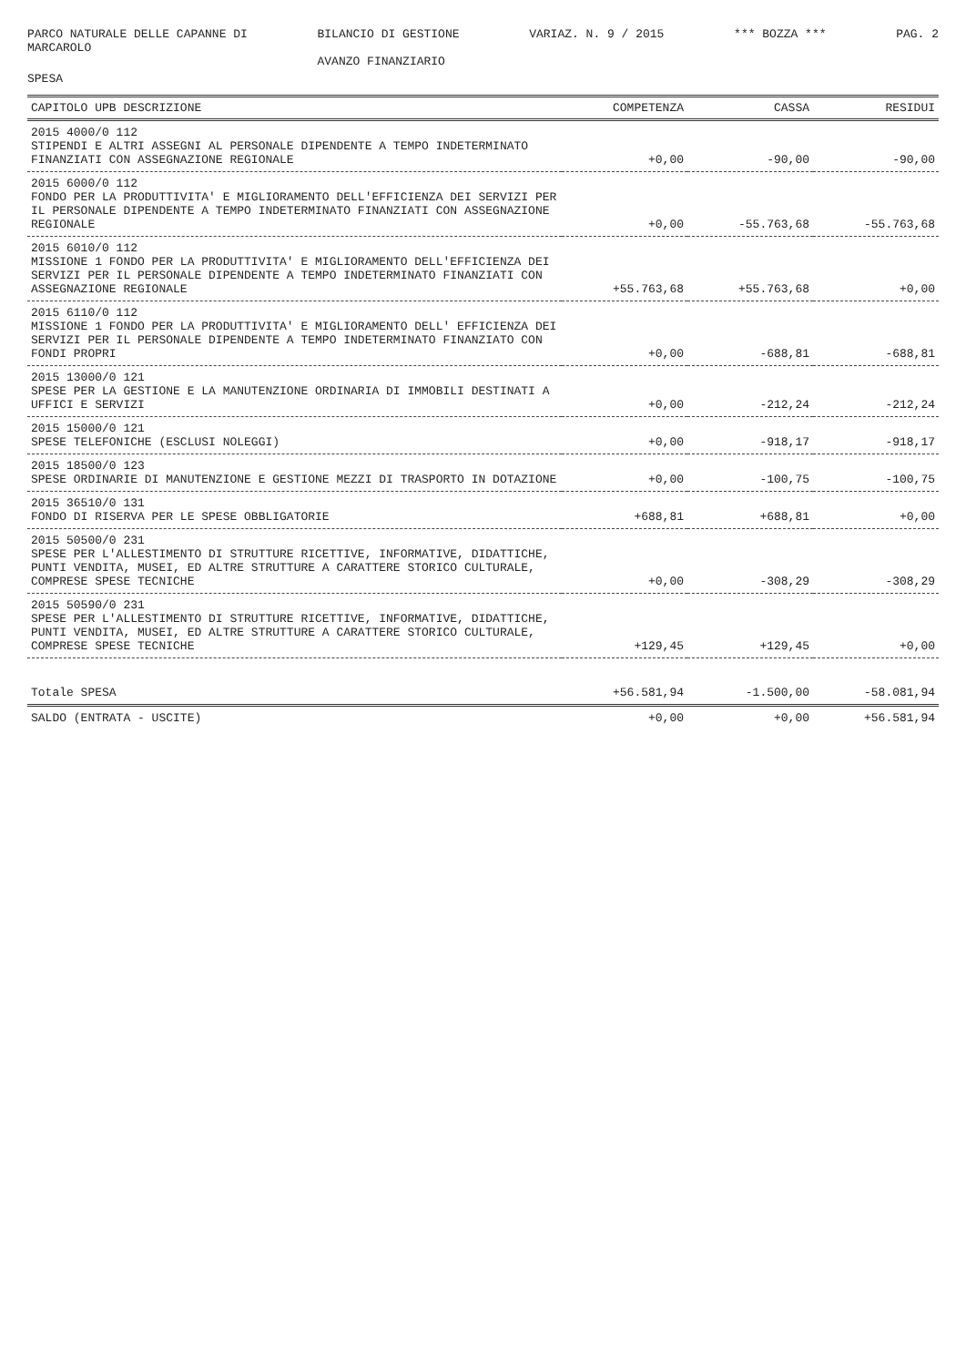PARCO NATURALE DELLE CAPANNE DI MARCAROLO
BILANCIO DI GESTIONE AVANZO FINANZIARIO
VARIAZ. N. 9 / 2015
*** BOZZA ***
PAG. 2
SPESA
| CAPITOLO UPB DESCRIZIONE | COMPETENZA | CASSA | RESIDUI |
| --- | --- | --- | --- |
| 2015 4000/0 112 STIPENDI E ALTRI ASSEGNI AL PERSONALE DIPENDENTE A TEMPO INDETERMINATO FINANZIATI CON ASSEGNAZIONE REGIONALE | +0,00 | -90,00 | -90,00 |
| 2015 6000/0 112 FONDO PER LA PRODUTTIVITA' E MIGLIORAMENTO DELL'EFFICIENZA DEI SERVIZI PER IL PERSONALE DIPENDENTE A TEMPO INDETERMINATO FINANZIATI CON ASSEGNAZIONE REGIONALE | +0,00 | -55.763,68 | -55.763,68 |
| 2015 6010/0 112 MISSIONE 1 FONDO PER LA PRODUTTIVITA' E MIGLIORAMENTO DELL'EFFICIENZA DEI SERVIZI PER IL PERSONALE DIPENDENTE A TEMPO INDETERMINATO FINANZIATI CON ASSEGNAZIONE REGIONALE | +55.763,68 | +55.763,68 | +0,00 |
| 2015 6110/0 112 MISSIONE 1 FONDO PER LA PRODUTTIVITA' E MIGLIORAMENTO DELL' EFFICIENZA DEI SERVIZI PER IL PERSONALE DIPENDENTE A TEMPO INDETERMINATO FINANZIATO CON FONDI PROPRI | +0,00 | -688,81 | -688,81 |
| 2015 13000/0 121 SPESE PER LA GESTIONE E LA MANUTENZIONE ORDINARIA DI IMMOBILI DESTINATI A UFFICI E SERVIZI | +0,00 | -212,24 | -212,24 |
| 2015 15000/0 121 SPESE TELEFONICHE (ESCLUSI NOLEGGI) | +0,00 | -918,17 | -918,17 |
| 2015 18500/0 123 SPESE ORDINARIE DI MANUTENZIONE E GESTIONE MEZZI DI TRASPORTO IN DOTAZIONE | +0,00 | -100,75 | -100,75 |
| 2015 36510/0 131 FONDO DI RISERVA PER LE SPESE OBBLIGATORIE | +688,81 | +688,81 | +0,00 |
| 2015 50500/0 231 SPESE PER L'ALLESTIMENTO DI STRUTTURE RICETTIVE, INFORMATIVE, DIDATTICHE, PUNTI VENDITA, MUSEI, ED ALTRE STRUTTURE A CARATTERE STORICO CULTURALE, COMPRESE SPESE TECNICHE | +0,00 | -308,29 | -308,29 |
| 2015 50590/0 231 SPESE PER L'ALLESTIMENTO DI STRUTTURE RICETTIVE, INFORMATIVE, DIDATTICHE, PUNTI VENDITA, MUSEI, ED ALTRE STRUTTURE A CARATTERE STORICO CULTURALE, COMPRESE SPESE TECNICHE | +129,45 | +129,45 | +0,00 |
| Totale SPESA | +56.581,94 | -1.500,00 | -58.081,94 |
| SALDO (ENTRATA - USCITE) | +0,00 | +0,00 | +56.581,94 |